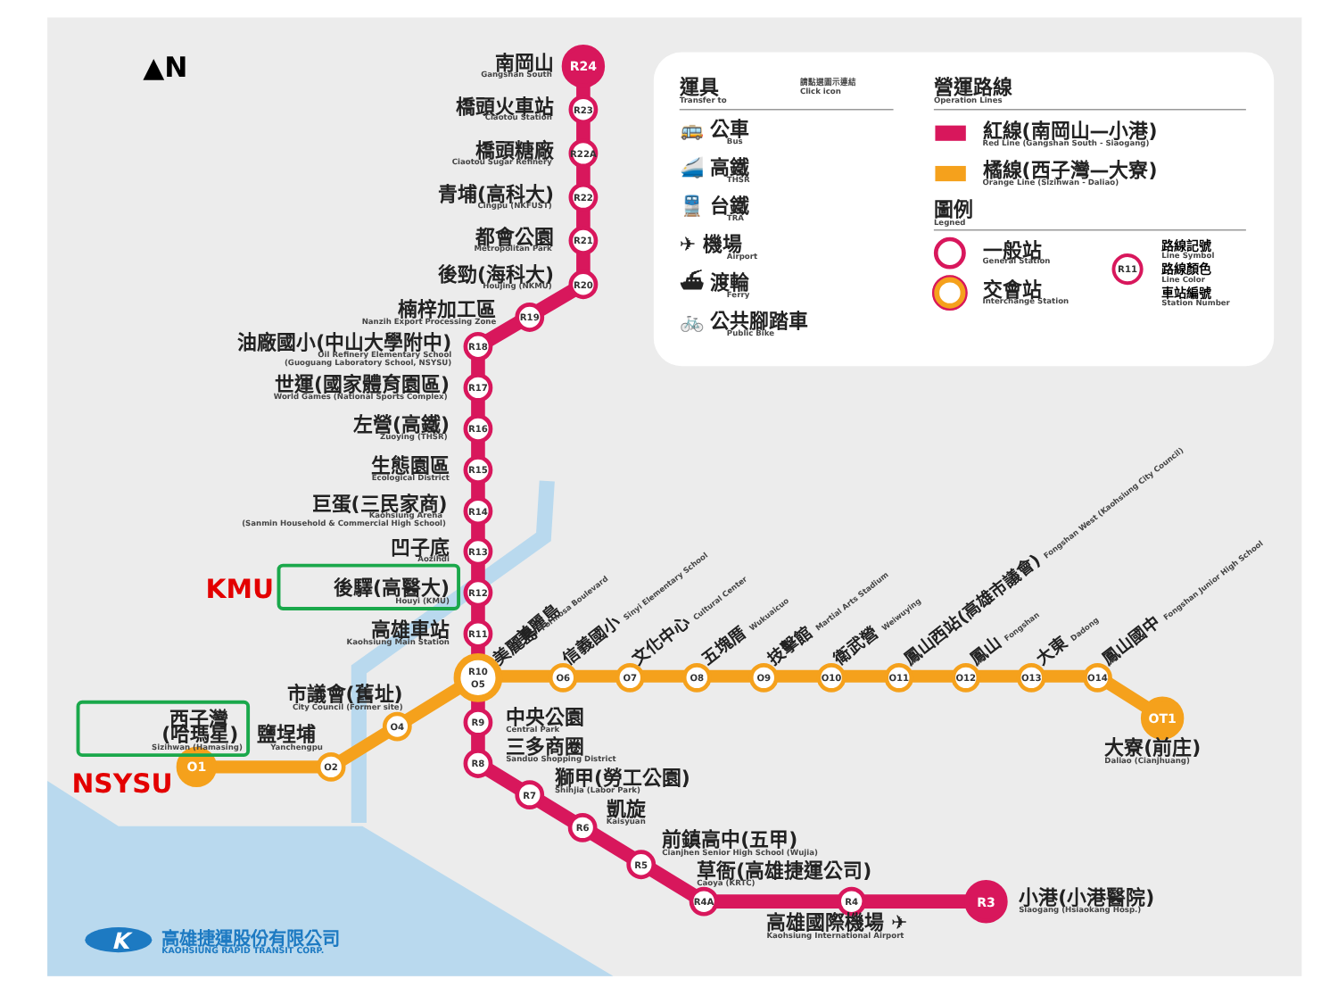▲N
R24
R23
R22A
R22
R21
R20
R19
R18
R17
R16
R15
R14
R13
R12
R11
R10
O5
R9
R8
R7
R6
R5
R4A
R4
R3
O1
O2
O4
O6
O7
O8
O9
O10
O11
O12
O13
O14
OT1
南岡山
Gangshan South
橋頭火車站
Ciaotou Station
橋頭糖廠
Ciaotou Sugar Refinery
青埔(高科大)
Cingpu (NKFUST)
都會公園
Metropolitan Park
後勁(海科大)
Houjing (NKMU)
楠梓加工區
Nanzih Export Processing Zone
油廠國小(中山大學附中)
Oil Refinery Elementary School
(Guoguang Laboratory School, NSYSU)
世運(國家體育園區)
World Games (National Sports Complex)
左營(高鐵)
Zuoying (THSR)
生態園區
Ecological District
巨蛋(三民家商)
Kaohsiung Arena
(Sanmin Household & Commercial High School)
凹子底
Aozihdi
後驛(高醫大)
Houyi (KMU)
高雄車站
Kaohsiung Main Station
市議會(舊址)
City Council (Former site)
西子灣
(哈瑪星)
Sizihwan (Hamasing)
鹽埕埔
Yanchengpu
中央公園
Central Park
三多商圈
Sanduo Shopping District
獅甲(勞工公園)
Shihjia (Labor Park)
凱旋
Kaisyuan
前鎮高中(五甲)
Cianjhen Senior High School (Wujia)
草衙(高雄捷運公司)
Caoya (KRTC)
小港(小港醫院)
Siaogang (Hsiaokang Hosp.)
高雄國際機場 ✈
Kaohsiung International Airport
大寮(前庄)
Daliao (Cianjhuang)
美麗島
美麗島 Formosa Boulevard
信義國小 Sinyi Elementary School
文化中心 Cultural Center
五塊厝 Wukuaicuo
技擊館 Martial Arts Stadium
衛武營 Weiwuying
鳳山西站(高雄市議會) Fongshan West (Kaohsiung City Council)
鳳山 Fongshan
大東 Dadong
鳳山國中 Fongshan Junior High School
KMU
NSYSU
運具
Transfer to
請點選圖示連結
Click icon
🚌 公車
Bus
🚄 高鐵
THSR
🚆 台鐵
TRA
✈ 機場
Airport
⛴ 渡輪
Ferry
🚲 公共腳踏車
Public Bike
營運路線
Operation Lines
紅線(南岡山—小港)
Red Line (Gangshan South - Siaogang)
橘線(西子灣—大寮)
Orange Line (Sizihwan - Daliao)
圖例
Legned
一般站
General Station
交會站
Interchange Station
R11
路線記號
Line Symbol
路線顏色
Line Color
車站編號
Station Number
K
高雄捷運股份有限公司
KAOHSIUNG RAPID TRANSIT CORP.